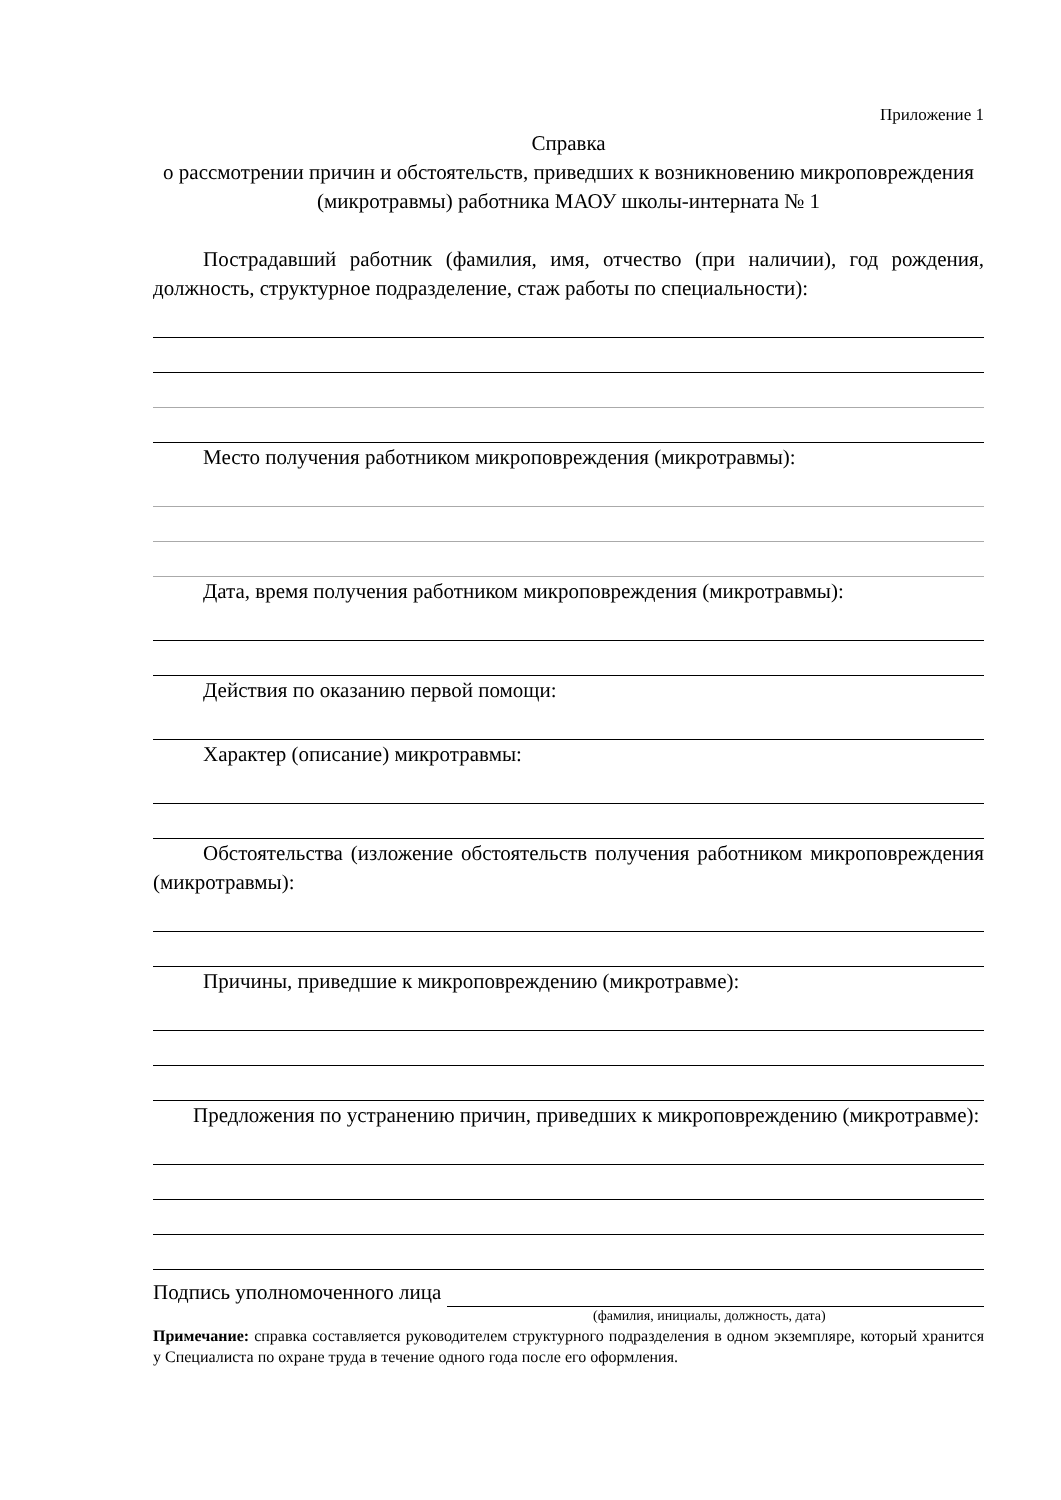Приложение 1
Справка
о рассмотрении причин и обстоятельств, приведших к возникновению микроповреждения (микротравмы) работника МАОУ школы-интерната № 1
Пострадавший работник (фамилия, имя, отчество (при наличии), год рождения, должность, структурное подразделение, стаж работы по специальности):
Место получения работником микроповреждения (микротравмы):
Дата, время получения работником микроповреждения (микротравмы):
Действия по оказанию первой помощи:
Характер (описание) микротравмы:
Обстоятельства (изложение обстоятельств получения работником микроповреждения (микротравмы):
Причины, приведшие к микроповреждению (микротравме):
Предложения по устранению причин, приведших к микроповреждению (микротравме):
Подпись уполномоченного лица
(фамилия, инициалы, должность, дата)
Примечание: справка составляется руководителем структурного подразделения в одном экземпляре, который хранится у Специалиста по охране труда в течение одного года после его оформления.